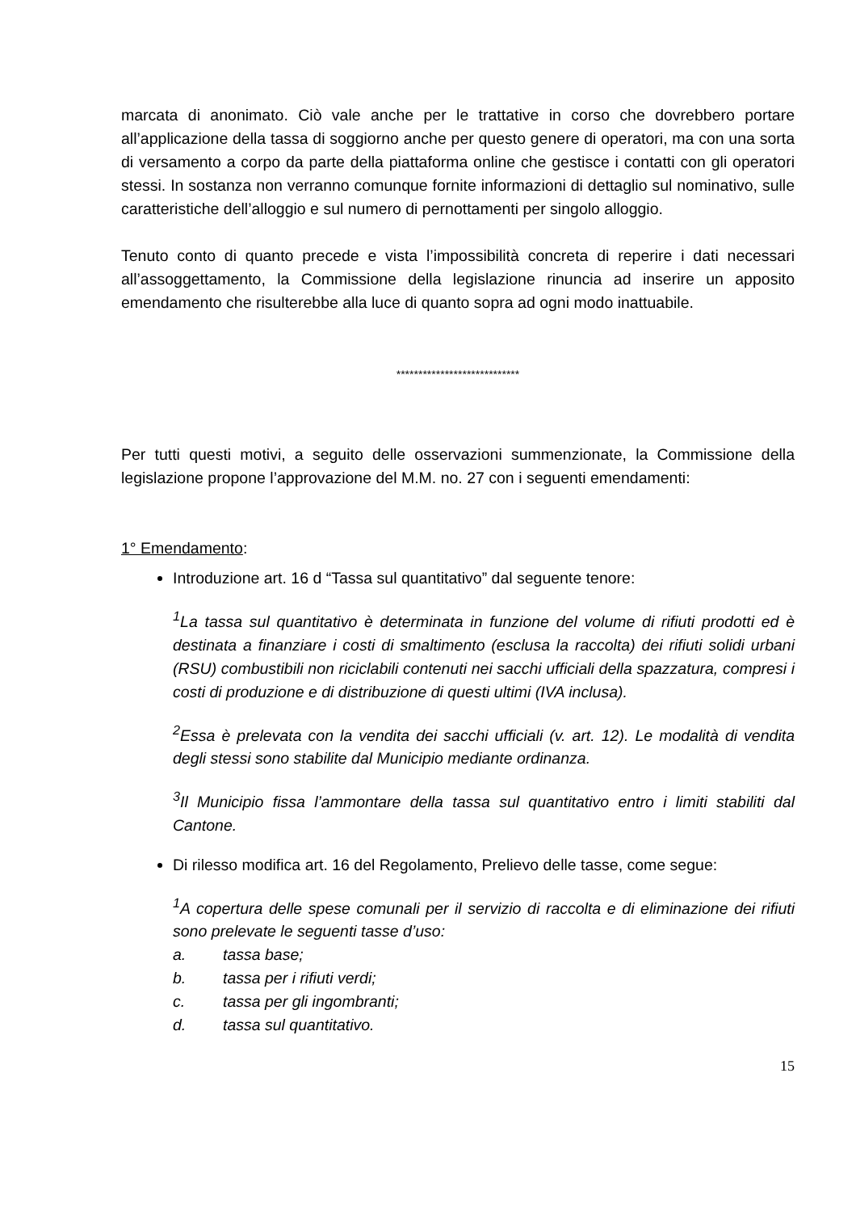marcata di anonimato. Ciò vale anche per le trattative in corso che dovrebbero portare all’applicazione della tassa di soggiorno anche per questo genere di operatori, ma con una sorta di versamento a corpo da parte della piattaforma online che gestisce i contatti con gli operatori stessi. In sostanza non verranno comunque fornite informazioni di dettaglio sul nominativo, sulle caratteristiche dell’alloggio e sul numero di pernottamenti per singolo alloggio.
Tenuto conto di quanto precede e vista l’impossibilità concreta di reperire i dati necessari all’assoggettamento, la Commissione della legislazione rinuncia ad inserire un apposito emendamento che risulterebbe alla luce di quanto sopra ad ogni modo inattuabile.
****************************
Per tutti questi motivi, a seguito delle osservazioni summenzionate, la Commissione della legislazione propone l’approvazione del M.M. no. 27 con i seguenti emendamenti:
1° Emendamento:
Introduzione art. 16 d “Tassa sul quantitativo” dal seguente tenore:
<sup>1</sup> La tassa sul quantitativo è determinata in funzione del volume di rifiuti prodotti ed è destinata a finanziare i costi di smaltimento (esclusa la raccolta) dei rifiuti solidi urbani (RSU) combustibili non riciclabili contenuti nei sacchi ufficiali della spazzatura, compresi i costi di produzione e di distribuzione di questi ultimi (IVA inclusa).
<sup>2</sup> Essa è prelevata con la vendita dei sacchi ufficiali (v. art. 12). Le modalità di vendita degli stessi sono stabilite dal Municipio mediante ordinanza.
<sup>3</sup> Il Municipio fissa l’ammontare della tassa sul quantitativo entro i limiti stabiliti dal Cantone.
Di rilesso modifica art. 16 del Regolamento, Prelievo delle tasse, come segue:
<sup>1</sup> A copertura delle spese comunali per il servizio di raccolta e di eliminazione dei rifiuti sono prelevate le seguenti tasse d’uso:
a. tassa base;
b. tassa per i rifiuti verdi;
c. tassa per gli ingombranti;
d. tassa sul quantitativo.
15